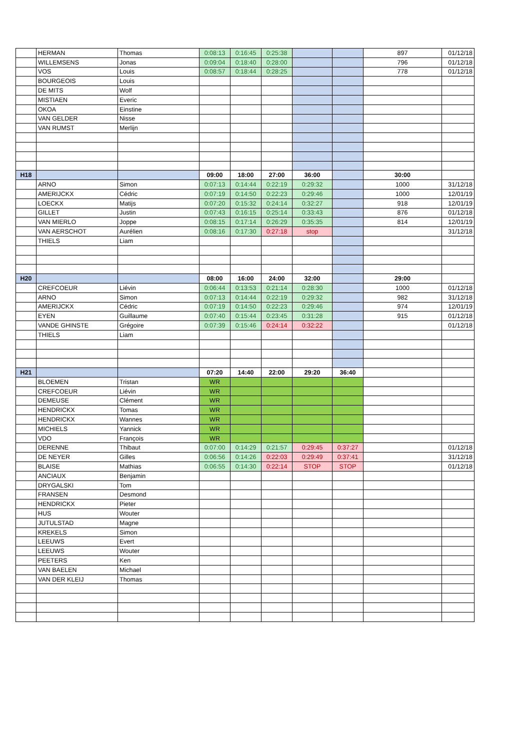| | HERMAN | Thomas | 0:08:13 | 0:16:45 | 0:25:38 | | | 897 | 01/12/18 |
| | WILLEMSENS | Jonas | 0:09:04 | 0:18:40 | 0:28:00 | | | 796 | 01/12/18 |
| | VOS | Louis | 0:08:57 | 0:18:44 | 0:28:25 | | | 778 | 01/12/18 |
| | BOURGEOIS | Louis | | | | | | | |
| | DE MITS | Wolf | | | | | | | |
| | MISTIAEN | Everic | | | | | | | |
| | OKOA | Einstine | | | | | | | |
| | VAN GELDER | Nisse | | | | | | | |
| | VAN RUMST | Merlijn | | | | | | | |
| H18 | | | 09:00 | 18:00 | 27:00 | 36:00 | | 30:00 | |
| | ARNO | Simon | 0:07:13 | 0:14:44 | 0:22:19 | 0:29:32 | | 1000 | 31/12/18 |
| | AMERIJCKX | Cédric | 0:07:19 | 0:14:50 | 0:22:23 | 0:29:46 | | 1000 | 12/01/19 |
| | LOECKX | Matijs | 0:07:20 | 0:15:32 | 0:24:14 | 0:32:27 | | 918 | 12/01/19 |
| | GILLET | Justin | 0:07:43 | 0:16:15 | 0:25:14 | 0:33:43 | | 876 | 01/12/18 |
| | VAN MIERLO | Joppe | 0:08:15 | 0:17:14 | 0:26:29 | 0:35:35 | | 814 | 12/01/19 |
| | VAN AERSCHOT | Aurélien | 0:08:16 | 0:17:30 | 0:27:18 | stop | | | 31/12/18 |
| | THIELS | Liam | | | | | | | |
| H20 | | | 08:00 | 16:00 | 24:00 | 32:00 | | 29:00 | |
| | CREFCOEUR | Liévin | 0:06:44 | 0:13:53 | 0:21:14 | 0:28:30 | | 1000 | 01/12/18 |
| | ARNO | Simon | 0:07:13 | 0:14:44 | 0:22:19 | 0:29:32 | | 982 | 31/12/18 |
| | AMERIJCKX | Cédric | 0:07:19 | 0:14:50 | 0:22:23 | 0:29:46 | | 974 | 12/01/19 |
| | EYEN | Guillaume | 0:07:40 | 0:15:44 | 0:23:45 | 0:31:28 | | 915 | 01/12/18 |
| | VANDE GHINSTE | Grégoire | 0:07:39 | 0:15:46 | 0:24:14 | 0:32:22 | | | 01/12/18 |
| | THIELS | Liam | | | | | | | |
| H21 | | | 07:20 | 14:40 | 22:00 | 29:20 | 36:40 | | |
| | BLOEMEN | Tristan | WR | | | | | | |
| | CREFCOEUR | Liévin | WR | | | | | | |
| | DEMEUSE | Clément | WR | | | | | | |
| | HENDRICKX | Tomas | WR | | | | | | |
| | HENDRICKX | Wannes | WR | | | | | | |
| | MICHIELS | Yannick | WR | | | | | | |
| | VDO | François | WR | | | | | | |
| | DERENNE | Thibaut | 0:07:00 | 0:14:29 | 0:21:57 | 0:29:45 | 0:37:27 | | 01/12/18 |
| | DE NEYER | Gilles | 0:06:56 | 0:14:26 | 0:22:03 | 0:29:49 | 0:37:41 | | 31/12/18 |
| | BLAISE | Mathias | 0:06:55 | 0:14:30 | 0:22:14 | STOP | STOP | | 01/12/18 |
| | ANCIAUX | Benjamin | | | | | | | |
| | DRYGALSKI | Tom | | | | | | | |
| | FRANSEN | Desmond | | | | | | | |
| | HENDRICKX | Pieter | | | | | | | |
| | HUS | Wouter | | | | | | | |
| | JUTULSTAD | Magne | | | | | | | |
| | KREKELS | Simon | | | | | | | |
| | LEEUWS | Evert | | | | | | | |
| | LEEUWS | Wouter | | | | | | | |
| | PEETERS | Ken | | | | | | | |
| | VAN BAELEN | Michael | | | | | | | |
| | VAN DER KLEIJ | Thomas | | | | | | | |